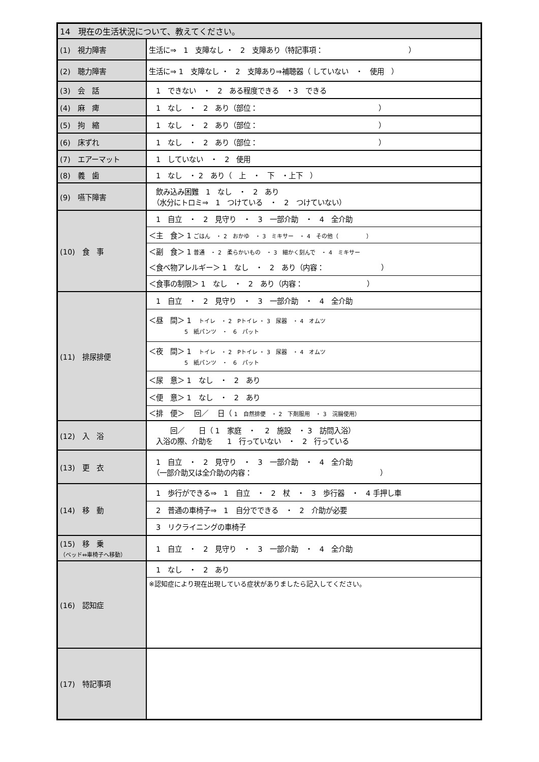| 14 現在の生活状況について、教えてください。 | |
| (1) 視力障害 | 生活に⇒ 1 支障なし ・ 2 支障あり（特記事項： ） |
| (2) 聴力障害 | 生活に⇒ 1 支障なし ・ 2 支障あり⇒補聴器（ していない ・ 使用 ） |
| (3) 会 話 | 1 できない ・ 2 ある程度できる ・3 できる |
| (4) 麻 痺 | 1 なし ・ 2 あり（部位： ） |
| (5) 拘 縮 | 1 なし ・ 2 あり（部位： ） |
| (6) 床ずれ | 1 なし ・ 2 あり（部位： ） |
| (7) エアーマット | 1 していない ・ 2 使用 |
| (8) 義 歯 | 1 なし ・ 2 あり（ 上 ・ 下 ・上下 ） |
| (9) 嚥下障害 | 飲み込み困難 1 なし ・ 2 あり （水分にトロミ⇒ 1 つけている ・ 2 つけていない） |
| (10) 食 事 | 1 自立 ・ 2 見守り ・ 3 一部介助 ・ 4 全介助 |
| | ＜主 食＞ 1 ごはん ・ 2 おかゆ ・ 3 ミキサー ・ 4 その他（ ） |
| | ＜副 食＞ 1 普通 ・ 2 柔らかいもの ・ 3 細かく刻んで ・ 4 ミキサー |
| | ＜食べ物アレルギー＞ 1 なし ・ 2 あり（内容： ） |
| | ＜食事の制限＞ 1 なし ・ 2 あり（内容： ） |
| (11) 排尿排便 | 1 自立 ・ 2 見守り ・ 3 一部介助 ・ 4 全介助 |
| | ＜昼 間＞ 1 トイレ ・ 2 Pトイレ ・ 3 尿器 ・ 4 オムツ 5 紙パンツ ・ 6 パット |
| | ＜夜 間＞ 1 トイレ ・ 2 Pトイレ ・ 3 尿器 ・ 4 オムツ 5 紙パンツ ・ 6 パット |
| | ＜尿 意＞ 1 なし ・ 2 あり |
| | ＜便 意＞ 1 なし ・ 2 あり |
| | ＜排 便＞ 回／ 日（ 1 自然排便 ・ 2 下剤服用 ・ 3 浣腸使用） |
| (12) 入 浴 | 回／ 日（ 1 家庭 ・ 2 施設 ・ 3 訪問入浴） 入浴の際、介助を 1 行っていない ・ 2 行っている |
| (13) 更 衣 | 1 自立 ・ 2 見守り ・ 3 一部介助 ・ 4 全介助 （一部介助又は全介助の内容： ） |
| (14) 移 動 | 1 歩行ができる⇒ 1 自立 ・ 2 杖 ・ 3 歩行器 ・ 4 手押し車 |
| | 2 普通の車椅子⇒ 1 自分でできる ・ 2 介助が必要 |
| | 3 リクライニングの車椅子 |
| (15) 移 乗 （ベッド⇔車椅子へ移動） | 1 自立 ・ 2 見守り ・ 3 一部介助 ・ 4 全介助 |
| (16) 認知症 | 1 なし ・ 2 あり |
| | ※認知症により現在出現している症状がありましたら記入してください。 |
| (17) 特記事項 | |